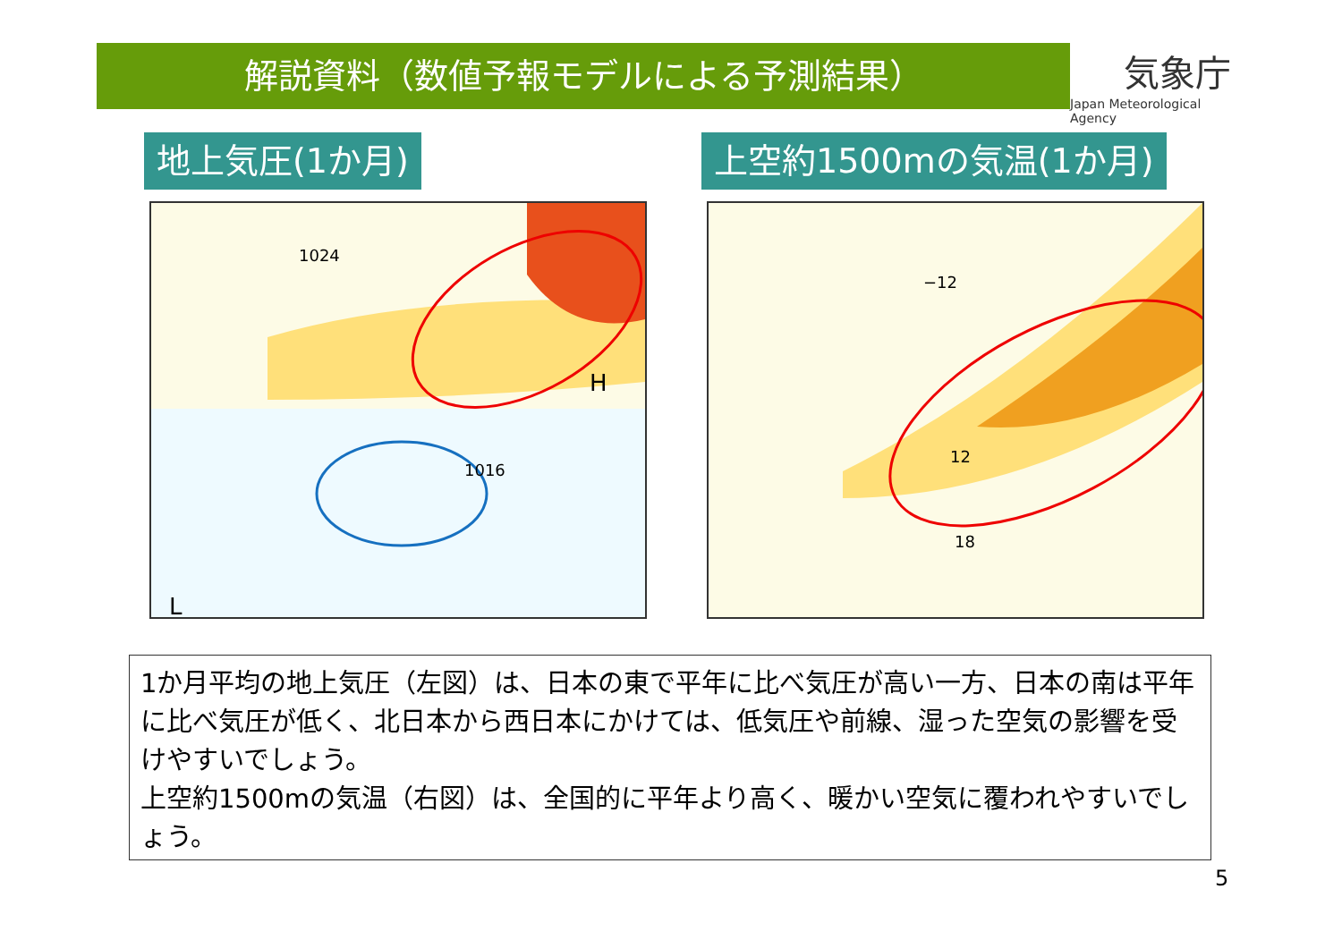解説資料（数値予報モデルによる予測結果）
気象庁
Japan Meteorological Agency
地上気圧(1か月) 上空約1500mの気温(1か月)
1024
1016
L
H
12
18
−12
1か月平均の地上気圧（左図）は、日本の東で平年に比べ気圧が高い一方、日本の南は平年に比べ気圧が低く、北日本から西日本にかけては、低気圧や前線、湿った空気の影響を受けやすいでしょう。
上空約1500mの気温（右図）は、全国的に平年より高く、暖かい空気に覆われやすいでしょう。
5